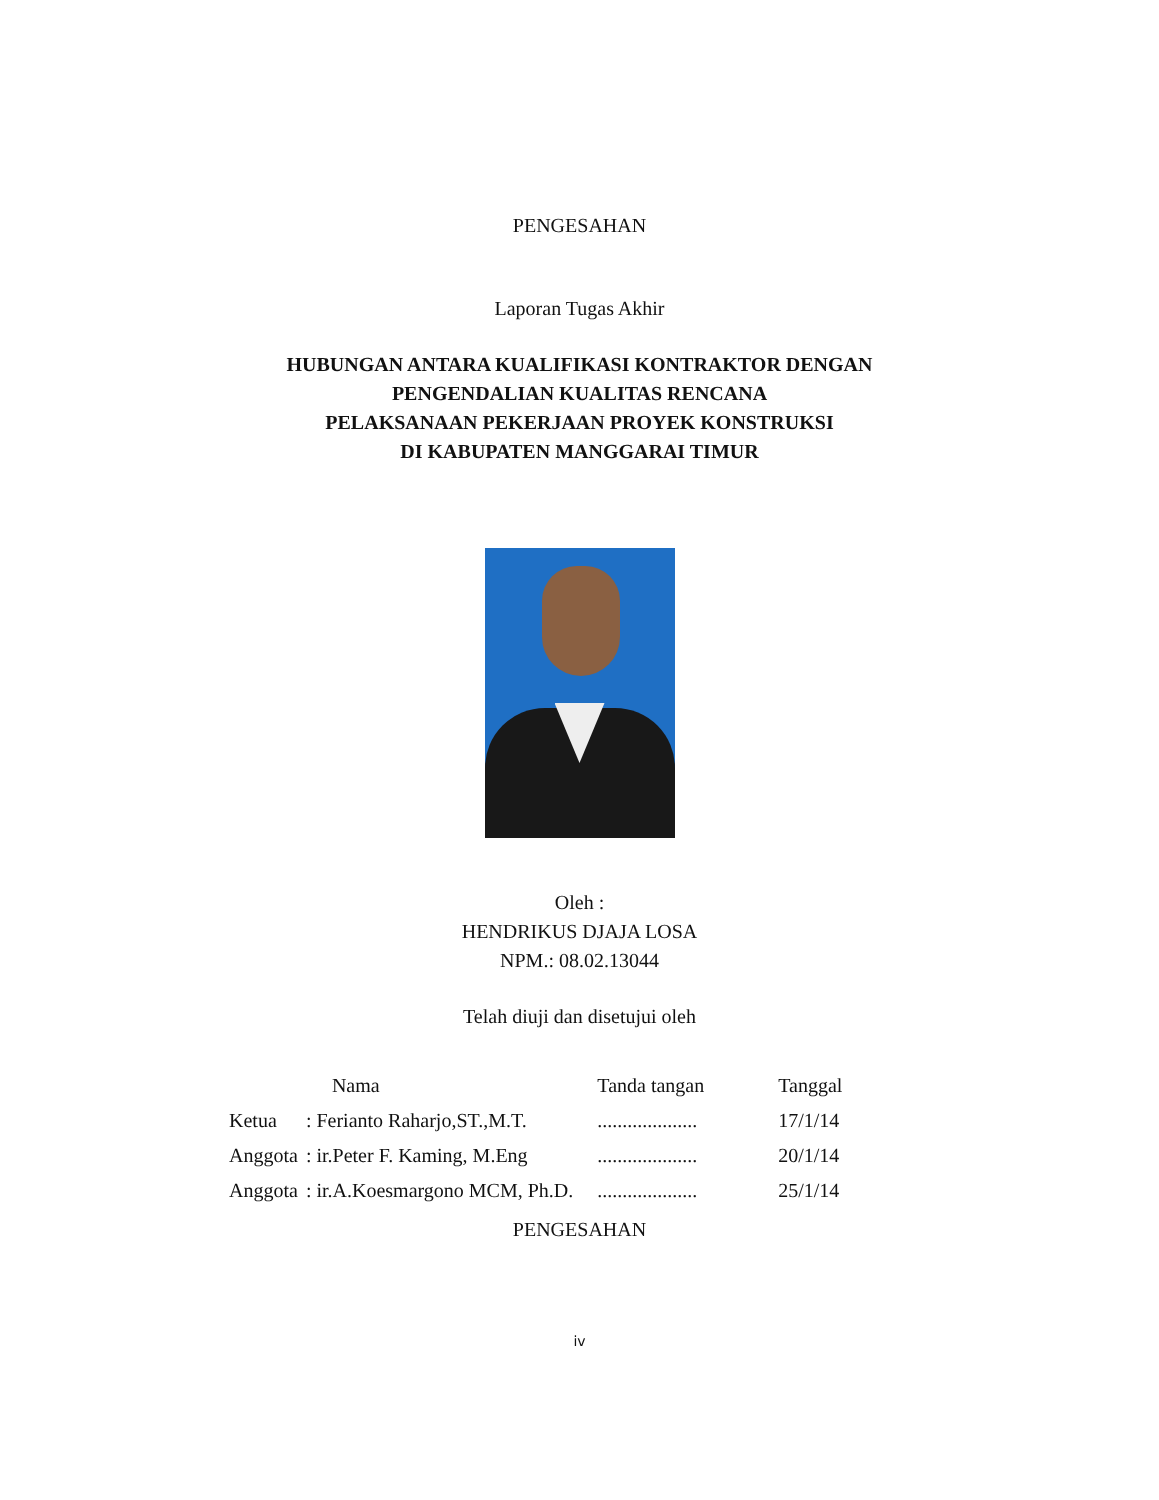PENGESAHAN
Laporan Tugas Akhir
HUBUNGAN ANTARA KUALIFIKASI KONTRAKTOR DENGAN
PENGENDALIAN KUALITAS RENCANA
PELAKSANAAN PEKERJAAN PROYEK KONSTRUKSI
DI KABUPATEN MANGGARAI TIMUR
Oleh :
HENDRIKUS DJAJA LOSA
NPM.: 08.02.13044
Telah diuji dan disetujui oleh
| | Nama | Tanda tangan | Tanggal |
| --- | --- | --- | --- |
| Ketua | : Ferianto Raharjo,ST.,M.T. | .................... | 17/1/14 |
| Anggota | : ir.Peter F. Kaming, M.Eng | .................... | 20/1/14 |
| Anggota | : ir.A.Koesmargono MCM, Ph.D. | .................... | 25/1/14 |
PENGESAHAN
iv